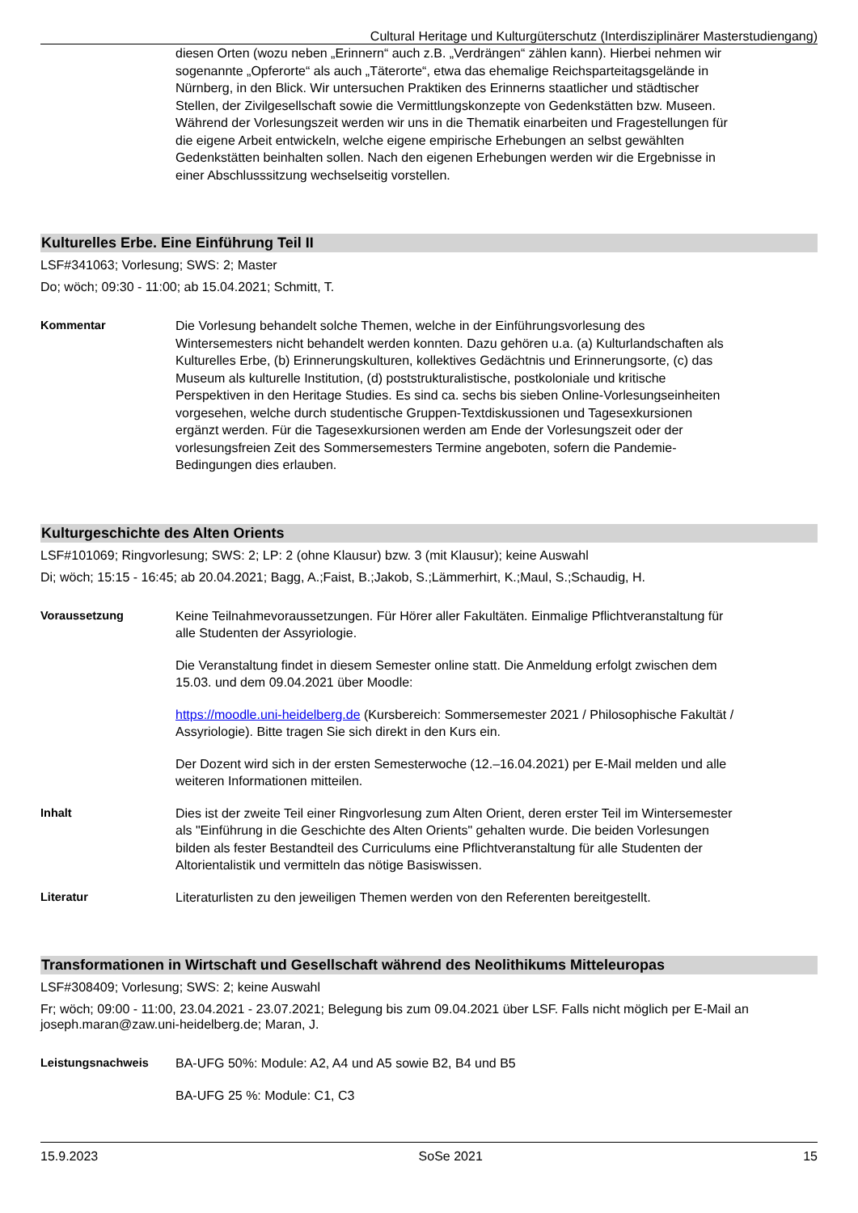Cultural Heritage und Kulturgüterschutz (Interdisziplinärer Masterstudiengang)
diesen Orten (wozu neben „Erinnern“ auch z.B. „Verdrängen“ zählen kann). Hierbei nehmen wir sogenannte „Opferorte“ als auch „Täterorte“, etwa das ehemalige Reichsparteitagsgelände in Nürnberg, in den Blick. Wir untersuchen Praktiken des Erinnerns staatlicher und städtischer Stellen, der Zivilgesellschaft sowie die Vermittlungskonzepte von Gedenkstätten bzw. Museen. Während der Vorlesungszeit werden wir uns in die Thematik einarbeiten und Fragestellungen für die eigene Arbeit entwickeln, welche eigene empirische Erhebungen an selbst gewählten Gedenkstätten beinhalten sollen. Nach den eigenen Erhebungen werden wir die Ergebnisse in einer Abschlusssitzung wechselseitig vorstellen.
Kulturelles Erbe. Eine Einführung Teil II
LSF#341063; Vorlesung; SWS: 2; Master
Do; wöch; 09:30 - 11:00; ab 15.04.2021; Schmitt, T.
Kommentar Die Vorlesung behandelt solche Themen, welche in der Einführungsvorlesung des Wintersemesters nicht behandelt werden konnten. Dazu gehören u.a. (a) Kulturlandschaften als Kulturelles Erbe, (b) Erinnerungskulturen, kollektives Gedächtnis und Erinnerungsorte, (c) das Museum als kulturelle Institution, (d) poststrukturalistische, postkoloniale und kritische Perspektiven in den Heritage Studies. Es sind ca. sechs bis sieben Online-Vorlesungseinheiten vorgesehen, welche durch studentische Gruppen-Textdiskussionen und Tagesexkursionen ergänzt werden. Für die Tagesexkursionen werden am Ende der Vorlesungszeit oder der vorlesungsfreien Zeit des Sommersemesters Termine angeboten, sofern die Pandemie-Bedingungen dies erlauben.
Kulturgeschichte des Alten Orients
LSF#101069; Ringvorlesung; SWS: 2; LP: 2 (ohne Klausur) bzw. 3 (mit Klausur); keine Auswahl
Di; wöch; 15:15 - 16:45; ab 20.04.2021; Bagg, A.;Faist, B.;Jakob, S.;Lämmerhirt, K.;Maul, S.;Schaudig, H.
Voraussetzung Keine Teilnahmevoraussetzungen. Für Hörer aller Fakultäten. Einmalige Pflichtveranstaltung für alle Studenten der Assyriologie.
Die Veranstaltung findet in diesem Semester online statt. Die Anmeldung erfolgt zwischen dem 15.03. und dem 09.04.2021 über Moodle:
https://moodle.uni-heidelberg.de (Kursbereich: Sommersemester 2021 / Philosophische Fakultät / Assyriologie). Bitte tragen Sie sich direkt in den Kurs ein.
Der Dozent wird sich in der ersten Semesterwoche (12.–16.04.2021) per E-Mail melden und alle weiteren Informationen mitteilen.
Inhalt Dies ist der zweite Teil einer Ringvorlesung zum Alten Orient, deren erster Teil im Wintersemester als "Einführung in die Geschichte des Alten Orients" gehalten wurde. Die beiden Vorlesungen bilden als fester Bestandteil des Curriculums eine Pflichtveranstaltung für alle Studenten der Altorientalistik und vermitteln das nötige Basiswissen.
Literatur Literaturlisten zu den jeweiligen Themen werden von den Referenten bereitgestellt.
Transformationen in Wirtschaft und Gesellschaft während des Neolithikums Mitteleuropas
LSF#308409; Vorlesung; SWS: 2; keine Auswahl
Fr; wöch; 09:00 - 11:00, 23.04.2021 - 23.07.2021; Belegung bis zum 09.04.2021 über LSF. Falls nicht möglich per E-Mail an joseph.maran@zaw.uni-heidelberg.de; Maran, J.
Leistungsnachweis BA-UFG 50%: Module: A2, A4 und A5 sowie B2, B4 und B5
BA-UFG 25 %: Module: C1, C3
15.9.2023 SoSe 2021 15